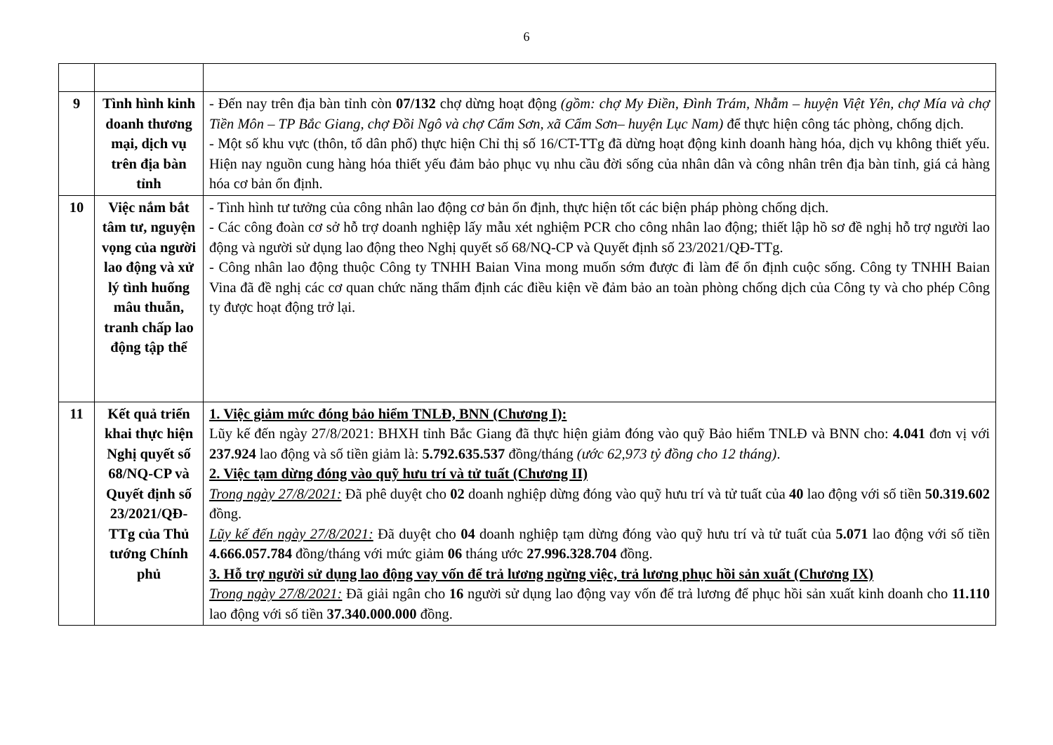6
| 9 | Tình hình kinh doanh thương mại, dịch vụ trên địa bàn tỉnh | - Đến nay trên địa bàn tỉnh còn 07/132 chợ dừng hoạt động (gồm: chợ My Điền, Đình Trám, Nhẫm – huyện Việt Yên, chợ Mía và chợ Tiền Môn – TP Bắc Giang, chợ Đồi Ngô và chợ Cẩm Sơn, xã Cẩm Sơn– huyện Lục Nam) để thực hiện công tác phòng, chống dịch. - Một số khu vực (thôn, tổ dân phố) thực hiện Chỉ thị số 16/CT-TTg đã dừng hoạt động kinh doanh hàng hóa, dịch vụ không thiết yếu. Hiện nay nguồn cung hàng hóa thiết yếu đảm bảo phục vụ nhu cầu đời sống của nhân dân và công nhân trên địa bàn tỉnh, giá cả hàng hóa cơ bản ổn định. |
| 10 | Việc nắm bắt tâm tư, nguyện vọng của người lao động và xử lý tình huống mâu thuẫn, tranh chấp lao động tập thể | - Tình hình tư tưởng của công nhân lao động cơ bản ổn định, thực hiện tốt các biện pháp phòng chống dịch. - Các công đoàn cơ sở hỗ trợ doanh nghiệp lấy mẫu xét nghiệm PCR cho công nhân lao động; thiết lập hồ sơ đề nghị hỗ trợ người lao động và người sử dụng lao động theo Nghị quyết số 68/NQ-CP và Quyết định số 23/2021/QĐ-TTg. - Công nhân lao động thuộc Công ty TNHH Baian Vina mong muốn sớm được đi làm để ổn định cuộc sống. Công ty TNHH Baian Vina đã đề nghị các cơ quan chức năng thẩm định các điều kiện về đảm bảo an toàn phòng chống dịch của Công ty và cho phép Công ty được hoạt động trở lại. |
| 11 | Kết quả triển khai thực hiện Nghị quyết số 68/NQ-CP và Quyết định số 23/2021/QĐ-TTg của Thủ tướng Chính phủ | 1. Việc giảm mức đóng bảo hiểm TNLĐ, BNN (Chương I): Lũy kế đến ngày 27/8/2021: BHXH tỉnh Bắc Giang đã thực hiện giảm đóng vào quỹ Bảo hiểm TNLĐ và BNN cho: 4.041 đơn vị với 237.924 lao động và số tiền giảm là: 5.792.635.537 đồng/tháng (ước 62,973 tỷ đồng cho 12 tháng) . 2. Việc tạm dừng đóng vào quỹ hưu trí và tử tuất (Chương II) Trong ngày 27/8/2021: Đã phê duyệt cho 02 doanh nghiệp dừng đóng vào quỹ hưu trí và tử tuất của 40 lao động với số tiền 50.319.602 đồng. Lũy kế đến ngày 27/8/2021: Đã duyệt cho 04 doanh nghiệp tạm dừng đóng vào quỹ hưu trí và tử tuất của 5.071 lao động với số tiền 4.666.057.784 đồng/tháng với mức giảm 06 tháng ước 27.996.328.704 đồng. 3. Hỗ trợ người sử dụng lao động vay vốn để trả lương ngừng việc, trả lương phục hồi sản xuất (Chương IX) Trong ngày 27/8/2021: Đã giải ngân cho 16 người sử dụng lao động vay vốn để trả lương để phục hồi sản xuất kinh doanh cho 11.110 lao động với số tiền 37.340.000.000 đồng. |